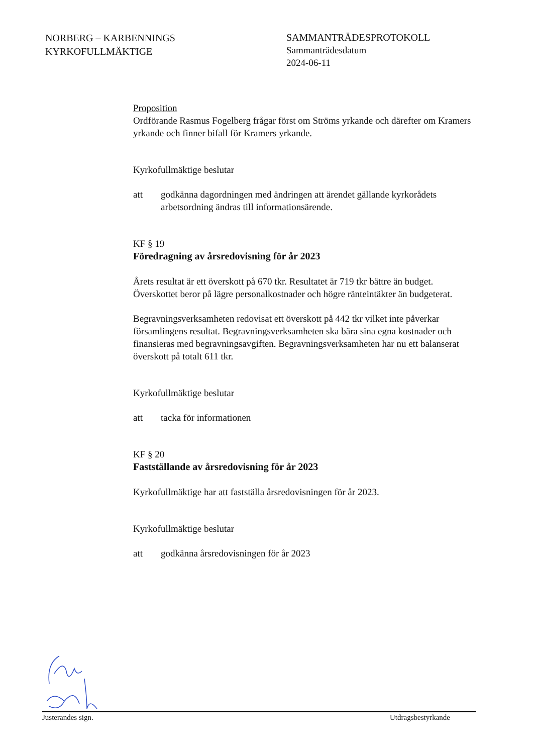NORBERG – KARBENNINGS
KYRKOFULLMÄKTIGE
SAMMANTRÄDESPROTOKOLL
Sammanträdesdatum
2024-06-11
Proposition
Ordförande Rasmus Fogelberg frågar först om Ströms yrkande och därefter om Kramers yrkande och finner bifall för Kramers yrkande.
Kyrkofullmäktige beslutar
att godkänna dagordningen med ändringen att ärendet gällande kyrkorådets arbetsordning ändras till informationsärende.
KF § 19
Föredragning av årsredovisning för år 2023
Årets resultat är ett överskott på 670 tkr. Resultatet är 719 tkr bättre än budget. Överskottet beror på lägre personalkostnader och högre ränteintäkter än budgeterat.
Begravningsverksamheten redovisat ett överskott på 442 tkr vilket inte påverkar församlingens resultat. Begravningsverksamheten ska bära sina egna kostnader och finansieras med begravningsavgiften. Begravningsverksamheten har nu ett balanserat överskott på totalt 611 tkr.
Kyrkofullmäktige beslutar
att tacka för informationen
KF § 20
Fastställande av årsredovisning för år 2023
Kyrkofullmäktige har att fastställa årsredovisningen för år 2023.
Kyrkofullmäktige beslutar
att godkänna årsredovisningen för år 2023
Justerandes sign. Utdragsbestyrkande